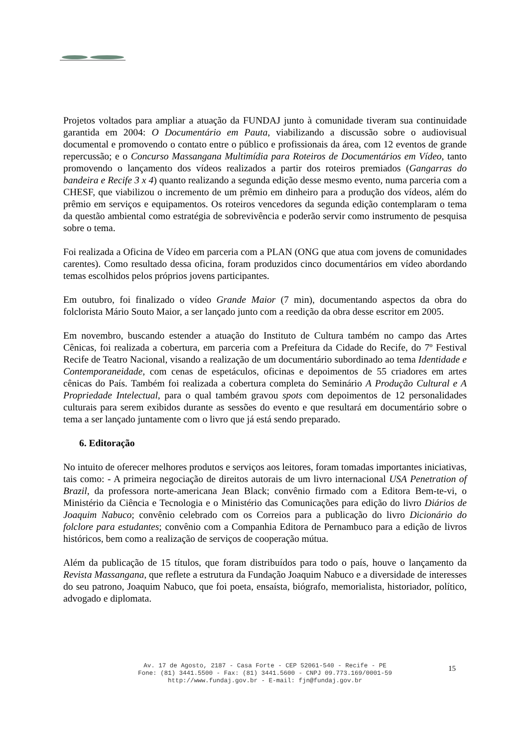Projetos voltados para ampliar a atuação da FUNDAJ junto à comunidade tiveram sua continuidade garantida em 2004: O Documentário em Pauta, viabilizando a discussão sobre o audiovisual documental e promovendo o contato entre o público e profissionais da área, com 12 eventos de grande repercussão; e o Concurso Massangana Multimídia para Roteiros de Documentários em Vídeo, tanto promovendo o lançamento dos vídeos realizados a partir dos roteiros premiados (Gangarras do bandeira e Recife 3 x 4) quanto realizando a segunda edição desse mesmo evento, numa parceria com a CHESF, que viabilizou o incremento de um prêmio em dinheiro para a produção dos vídeos, além do prêmio em serviços e equipamentos. Os roteiros vencedores da segunda edição contemplaram o tema da questão ambiental como estratégia de sobrevivência e poderão servir como instrumento de pesquisa sobre o tema.
Foi realizada a Oficina de Vídeo em parceria com a PLAN (ONG que atua com jovens de comunidades carentes). Como resultado dessa oficina, foram produzidos cinco documentários em vídeo abordando temas escolhidos pelos próprios jovens participantes.
Em outubro, foi finalizado o vídeo Grande Maior (7 min), documentando aspectos da obra do folclorista Mário Souto Maior, a ser lançado junto com a reedição da obra desse escritor em 2005.
Em novembro, buscando estender a atuação do Instituto de Cultura também no campo das Artes Cênicas, foi realizada a cobertura, em parceria com a Prefeitura da Cidade do Recife, do 7º Festival Recife de Teatro Nacional, visando a realização de um documentário subordinado ao tema Identidade e Contemporaneidade, com cenas de espetáculos, oficinas e depoimentos de 55 criadores em artes cênicas do País. Também foi realizada a cobertura completa do Seminário A Produção Cultural e A Propriedade Intelectual, para o qual também gravou spots com depoimentos de 12 personalidades culturais para serem exibidos durante as sessões do evento e que resultará em documentário sobre o tema a ser lançado juntamente com o livro que já está sendo preparado.
6. Editoração
No intuito de oferecer melhores produtos e serviços aos leitores, foram tomadas importantes iniciativas, tais como: - A primeira negociação de direitos autorais de um livro internacional USA Penetration of Brazil, da professora norte-americana Jean Black; convênio firmado com a Editora Bem-te-vi, o Ministério da Ciência e Tecnologia e o Ministério das Comunicações para edição do livro Diários de Joaquim Nabuco; convênio celebrado com os Correios para a publicação do livro Dicionário do folclore para estudantes; convênio com a Companhia Editora de Pernambuco para a edição de livros históricos, bem como a realização de serviços de cooperação mútua.
Além da publicação de 15 títulos, que foram distribuídos para todo o país, houve o lançamento da Revista Massangana, que reflete a estrutura da Fundação Joaquim Nabuco e a diversidade de interesses do seu patrono, Joaquim Nabuco, que foi poeta, ensaísta, biógrafo, memorialista, historiador, político, advogado e diplomata.
Av. 17 de Agosto, 2187 - Casa Forte - CEP 52061-540 - Recife - PE
Fone: (81) 3441.5500 - Fax: (81) 3441.5600 - CNPJ 09.773.169/0001-59
http://www.fundaj.gov.br - E-mail: fjn@fundaj.gov.br
15